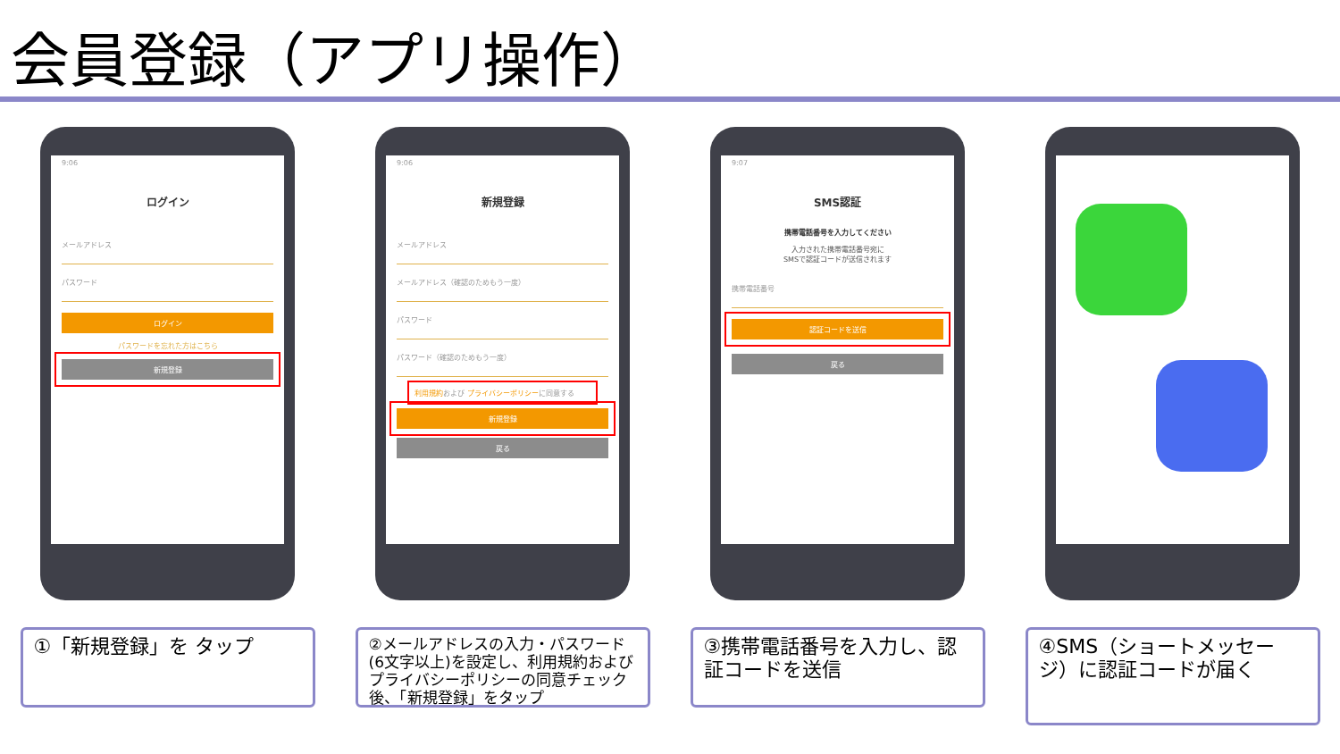会員登録（アプリ操作）
9:06
ログイン
メールアドレス
パスワード
ログイン
パスワードを忘れた方はこちら
新規登録
①「新規登録」を タップ
9:06
新規登録
メールアドレス
メールアドレス（確認のためもう一度）
パスワード
パスワード（確認のためもう一度）
利用規約および プライバシーポリシーに同意する
新規登録
戻る
②メールアドレスの入力・パスワード(6文字以上)を設定し、利用規約および プライバシーポリシーの同意チェック後、「新規登録」をタップ
9:07
SMS認証
携帯電話番号を入力してください
入力された携帯電話番号宛に
SMSで認証コードが送信されます
携帯電話番号
認証コードを送信
戻る
③携帯電話番号を入力し、認証コードを送信
④SMS（ショートメッセージ）に認証コードが届く